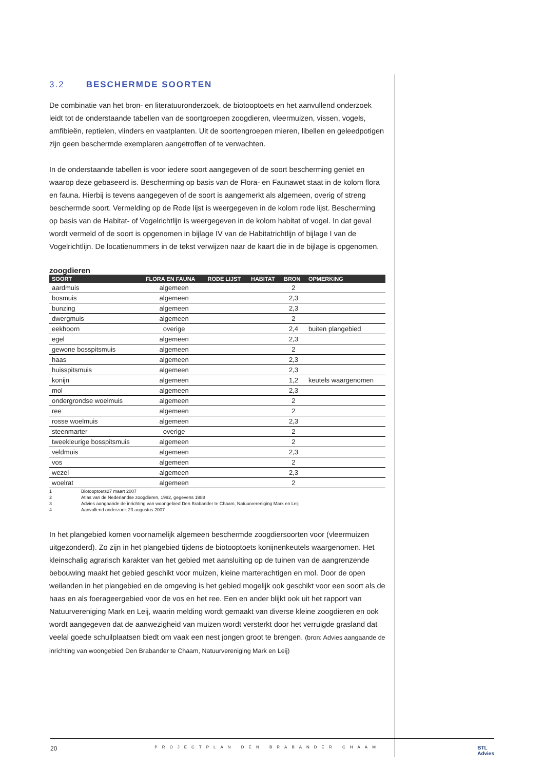3.2 BESCHERMDE SOORTEN
De combinatie van het bron- en literatuuronderzoek, de biotooptoets en het aanvullend onderzoek leidt tot de onderstaande tabellen van de soortgroepen zoogdieren, vleermuizen, vissen, vogels, amfibieën, reptielen, vlinders en vaatplanten. Uit de soortengroepen mieren, libellen en geleedpotigen zijn geen beschermde exemplaren aangetroffen of te verwachten.
In de onderstaande tabellen is voor iedere soort aangegeven of de soort bescherming geniet en waarop deze gebaseerd is. Bescherming op basis van de Flora- en Faunawet staat in de kolom flora en fauna. Hierbij is tevens aangegeven of de soort is aangemerkt als algemeen, overig of streng beschermde soort. Vermelding op de Rode lijst is weergegeven in de kolom rode lijst. Bescherming op basis van de Habitat- of Vogelrichtlijn is weergegeven in de kolom habitat of vogel. In dat geval wordt vermeld of de soort is opgenomen in bijlage IV van de Habitatrichtlijn of bijlage I van de Vogelrichtlijn. De locatienummers in de tekst verwijzen naar de kaart die in de bijlage is opgenomen.
zoogdieren
| SOORT | FLORA EN FAUNA | RODE LIJST | HABITAT | BRON | OPMERKING |
| --- | --- | --- | --- | --- | --- |
| aardmuis | algemeen | | | 2 | |
| bosmuis | algemeen | | | 2,3 | |
| bunzing | algemeen | | | 2,3 | |
| dwergmuis | algemeen | | | 2 | |
| eekhoorn | overige | | | 2,4 | buiten plangebied |
| egel | algemeen | | | 2,3 | |
| gewone bosspitsmuis | algemeen | | | 2 | |
| haas | algemeen | | | 2,3 | |
| huisspitsmuis | algemeen | | | 2,3 | |
| konijn | algemeen | | | 1,2 | keutels waargenomen |
| mol | algemeen | | | 2,3 | |
| ondergrondse woelmuis | algemeen | | | 2 | |
| ree | algemeen | | | 2 | |
| rosse woelmuis | algemeen | | | 2,3 | |
| steenmarter | overige | | | 2 | |
| tweekleurige bosspitsmuis | algemeen | | | 2 | |
| veldmuis | algemeen | | | 2,3 | |
| vos | algemeen | | | 2 | |
| wezel | algemeen | | | 2,3 | |
| woelrat | algemeen | | | 2 | |
1 Biotooptoets27 maart 2007
2 Atlas van de Nederlandse zoogdieren, 1992, gegevens 1988
3 Advies aangaande de inrichting van woongebied Den Brabander te Chaam, Natuurvereniging Mark en Leij
4 Aanvullend onderzoek 23 augustus 2007
In het plangebied komen voornamelijk algemeen beschermde zoogdiersoorten voor (vleermuizen uitgezonderd). Zo zijn in het plangebied tijdens de biotooptoets konijnenkeutels waargenomen. Het kleinschalig agrarisch karakter van het gebied met aansluiting op de tuinen van de aangrenzende bebouwing maakt het gebied geschikt voor muizen, kleine marterachtigen en mol. Door de open weilanden in het plangebied en de omgeving is het gebied mogelijk ook geschikt voor een soort als de haas en als foerageergebied voor de vos en het ree. Een en ander blijkt ook uit het rapport van Natuurvereniging Mark en Leij, waarin melding wordt gemaakt van diverse kleine zoogdieren en ook wordt aangegeven dat de aanwezigheid van muizen wordt versterkt door het verruigde grasland dat veelal goede schuilplaatsen biedt om vaak een nest jongen groot te brengen. (bron: Advies aangaande de inrichting van woongebied Den Brabander te Chaam, Natuurvereniging Mark en Leij)
20 PROJECTPLAN DEN BRABANDER CHAAM BTL
Advies